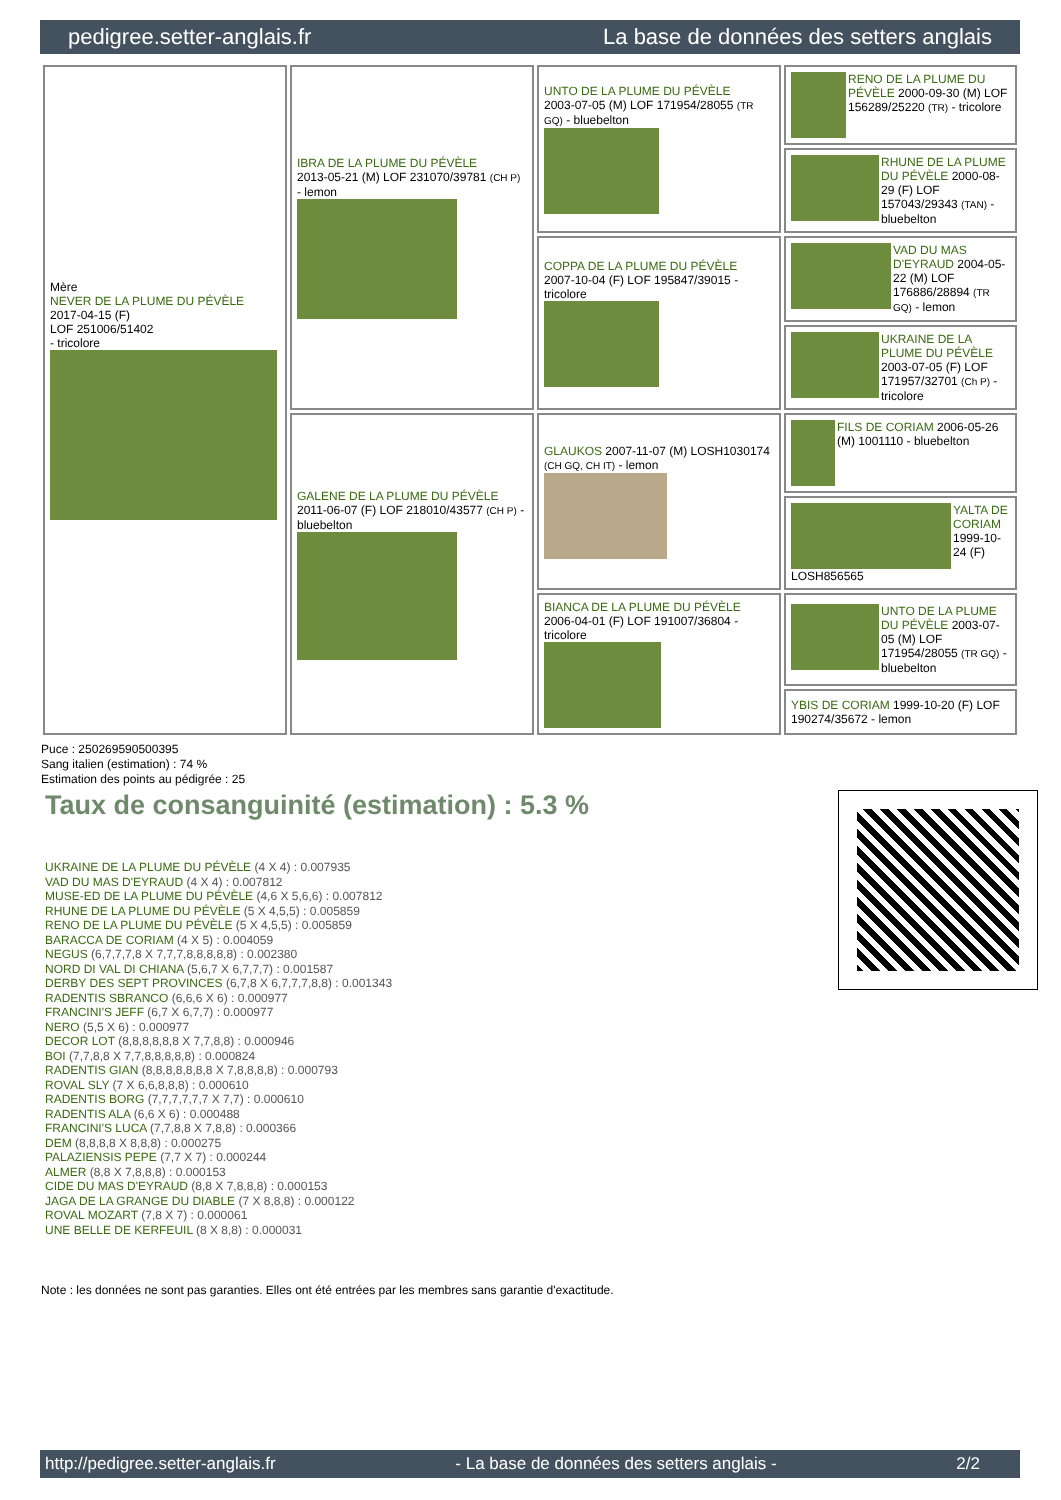pedigree.setter-anglais.fr La base de données des setters anglais
| Mère NEVER DE LA PLUME DU PÉVÈLE 2017-04-15 (F) LOF 251006/51402 - tricolore | IBRA DE LA PLUME DU PÉVÈLE 2013-05-21 (M) LOF 231070/39781 (CH P) - lemon | UNTO DE LA PLUME DU PÉVÈLE 2003-07-05 (M) LOF 171954/28055 (TR GQ) - bluebelton | RENO DE LA PLUME DU PÉVÈLE 2000-09-30 (M) LOF 156289/25220 (TR) - tricolore |
| | | | RHUNE DE LA PLUME DU PÉVÈLE 2000-08-29 (F) LOF 157043/29343 (TAN) - bluebelton |
| | | COPPA DE LA PLUME DU PÉVÈLE 2007-10-04 (F) LOF 195847/39015 - tricolore | VAD DU MAS D'EYRAUD 2004-05-22 (M) LOF 176886/28894 (TR GQ) - lemon |
| | | | UKRAINE DE LA PLUME DU PÉVÈLE 2003-07-05 (F) LOF 171957/32701 (Ch P) - tricolore |
| | GALENE DE LA PLUME DU PÉVÈLE 2011-06-07 (F) LOF 218010/43577 (CH P) - bluebelton | GLAUKOS 2007-11-07 (M) LOSH1030174 (CH GQ, CH IT) - lemon | FILS DE CORIAM 2006-05-26 (M) 1001110 - bluebelton |
| | | | YALTA DE CORIAM 1999-10-24 (F) LOSH856565 |
| | | BIANCA DE LA PLUME DU PÉVÈLE 2006-04-01 (F) LOF 191007/36804 - tricolore | UNTO DE LA PLUME DU PÉVÈLE 2003-07-05 (M) LOF 171954/28055 (TR GQ) - bluebelton |
| | | | YBIS DE CORIAM 1999-10-20 (F) LOF 190274/35672 - lemon |
Puce : 250269590500395
Sang italien (estimation) : 74 %
Estimation des points au pédigrée : 25
Taux de consanguinité (estimation) : 5.3 %
UKRAINE DE LA PLUME DU PÉVÈLE (4 X 4) : 0.007935
VAD DU MAS D'EYRAUD (4 X 4) : 0.007812
MUSE-ED DE LA PLUME DU PÉVÈLE (4,6 X 5,6,6) : 0.007812
RHUNE DE LA PLUME DU PÉVÈLE (5 X 4,5,5) : 0.005859
RENO DE LA PLUME DU PÉVÈLE (5 X 4,5,5) : 0.005859
BARACCA DE CORIAM (4 X 5) : 0.004059
NEGUS (6,7,7,7,8 X 7,7,7,8,8,8,8,8) : 0.002380
NORD DI VAL DI CHIANA (5,6,7 X 6,7,7,7) : 0.001587
DERBY DES SEPT PROVINCES (6,7,8 X 6,7,7,7,8,8) : 0.001343
RADENTIS SBRANCO (6,6,6 X 6) : 0.000977
FRANCINI'S JEFF (6,7 X 6,7,7) : 0.000977
NERO (5,5 X 6) : 0.000977
DECOR LOT (8,8,8,8,8,8 X 7,7,8,8) : 0.000946
BOI (7,7,8,8 X 7,7,8,8,8,8,8) : 0.000824
RADENTIS GIAN (8,8,8,8,8,8,8 X 7,8,8,8,8) : 0.000793
ROVAL SLY (7 X 6,6,8,8,8) : 0.000610
RADENTIS BORG (7,7,7,7,7,7 X 7,7) : 0.000610
RADENTIS ALA (6,6 X 6) : 0.000488
FRANCINI'S LUCA (7,7,8,8 X 7,8,8) : 0.000366
DEM (8,8,8,8 X 8,8,8) : 0.000275
PALAZIENSIS PEPE (7,7 X 7) : 0.000244
ALMER (8,8 X 7,8,8,8) : 0.000153
CIDE DU MAS D'EYRAUD (8,8 X 7,8,8,8) : 0.000153
JAGA DE LA GRANGE DU DIABLE (7 X 8,8,8) : 0.000122
ROVAL MOZART (7,8 X 7) : 0.000061
UNE BELLE DE KERFEUIL (8 X 8,8) : 0.000031
Note : les données ne sont pas garanties. Elles ont été entrées par les membres sans garantie d'exactitude.
http://pedigree.setter-anglais.fr - La base de données des setters anglais - 2/2